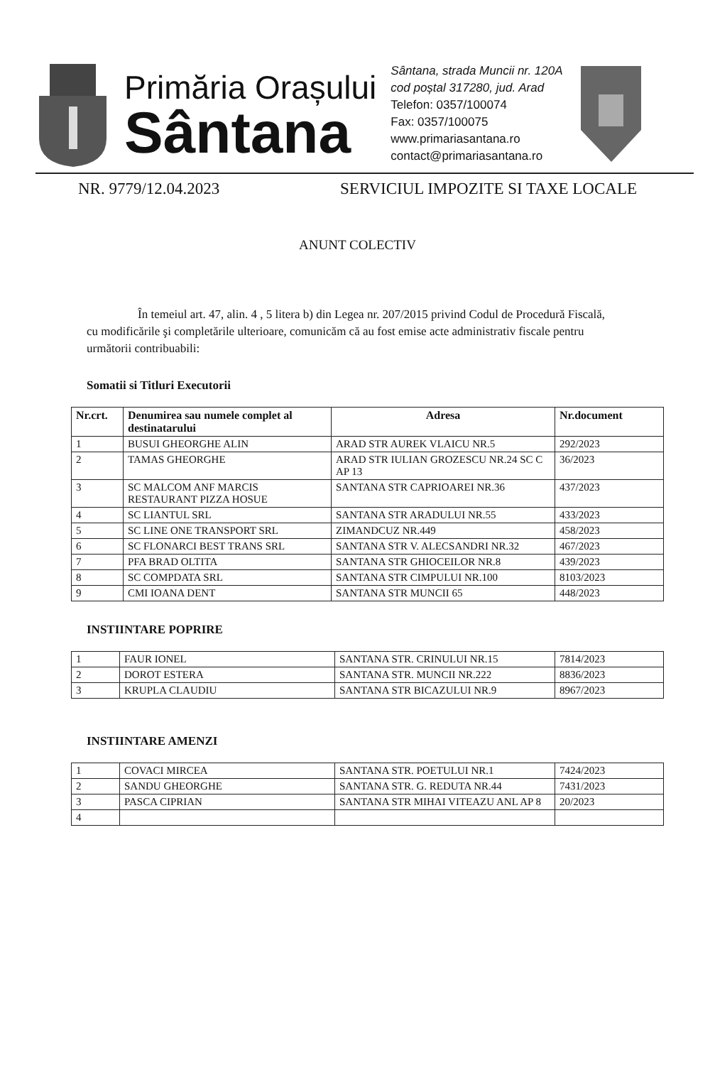Primăria Orașului
Sântana
Sântana, strada Muncii nr. 120A
cod poștal 317280, jud. Arad
Telefon: 0357/100074
Fax: 0357/100075
www.primariasantana.ro
contact@primariasantana.ro
NR. 9779/12.04.2023 SERVICIUL IMPOZITE SI TAXE LOCALE
ANUNT COLECTIV
În temeiul art. 47, alin. 4 , 5 litera b) din Legea nr. 207/2015 privind Codul de Procedură Fiscală, cu modificările şi completările ulterioare, comunicăm că au fost emise acte administrativ fiscale pentru următorii contribuabili:
Somatii si Titluri Executorii
| Nr.crt. | Denumirea sau numele complet al destinatarului | Adresa | Nr.document |
| --- | --- | --- | --- |
| 1 | BUSUI GHEORGHE ALIN | ARAD STR AUREK VLAICU NR.5 | 292/2023 |
| 2 | TAMAS GHEORGHE | ARAD STR IULIAN GROZESCU NR.24 SC C AP 13 | 36/2023 |
| 3 | SC MALCOM ANF MARCIS RESTAURANT PIZZA HOSUE | SANTANA STR CAPRIOAREI NR.36 | 437/2023 |
| 4 | SC LIANTUL SRL | SANTANA STR ARADULUI NR.55 | 433/2023 |
| 5 | SC LINE ONE TRANSPORT SRL | ZIMANDCUZ NR.449 | 458/2023 |
| 6 | SC FLONARCI BEST TRANS SRL | SANTANA STR V. ALECSANDRI NR.32 | 467/2023 |
| 7 | PFA BRAD OLTITA | SANTANA STR GHIOCEILOR NR.8 | 439/2023 |
| 8 | SC COMPDATA SRL | SANTANA STR CIMPULUI NR.100 | 8103/2023 |
| 9 | CMI IOANA DENT | SANTANA STR MUNCII 65 | 448/2023 |
INSTIINTARE POPRIRE
| 1 | FAUR IONEL | SANTANA STR. CRINULUI NR.15 | 7814/2023 |
| 2 | DOROT ESTERA | SANTANA STR. MUNCII NR.222 | 8836/2023 |
| 3 | KRUPLA CLAUDIU | SANTANA STR BICAZULUI NR.9 | 8967/2023 |
INSTIINTARE AMENZI
| 1 | COVACI MIRCEA | SANTANA STR. POETULUI NR.1 | 7424/2023 |
| 2 | SANDU GHEORGHE | SANTANA STR. G. REDUTA NR.44 | 7431/2023 |
| 3 | PASCA CIPRIAN | SANTANA STR MIHAI VITEAZU ANL AP 8 | 20/2023 |
| 4 | | | |